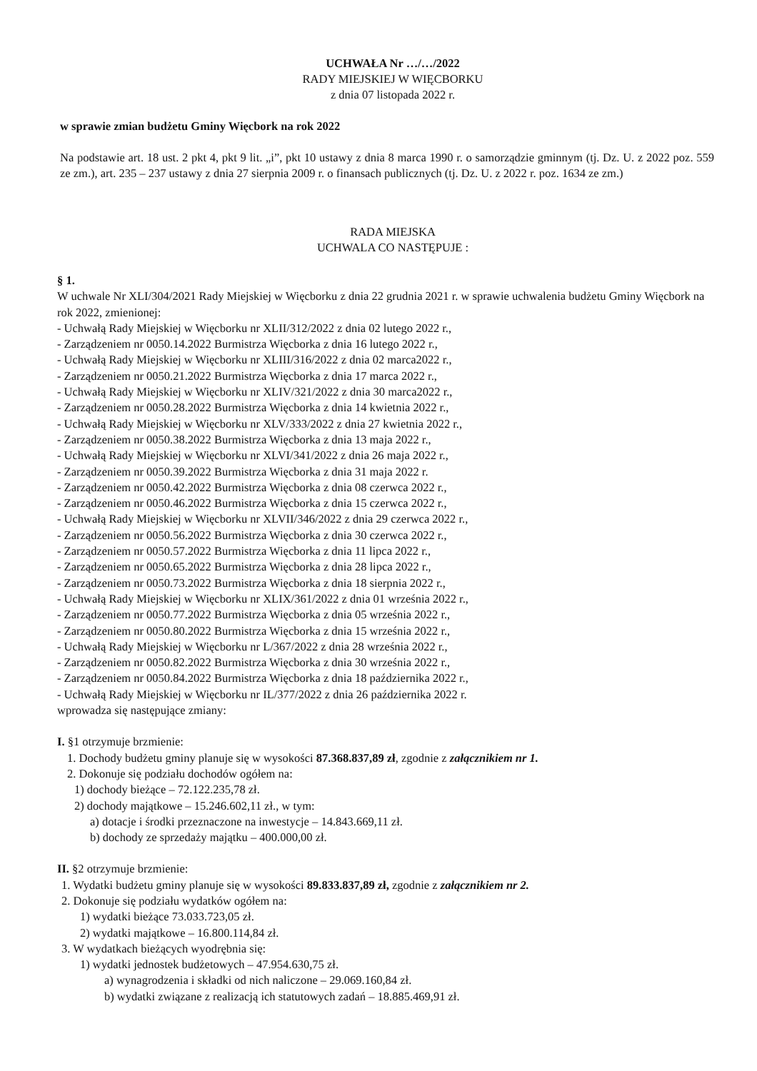UCHWAŁA Nr …/…/2022
RADY MIEJSKIEJ W WIĘCBORKU
z dnia 07 listopada 2022 r.
w sprawie zmian budżetu Gminy Więcbork na rok 2022
Na podstawie art. 18 ust. 2 pkt 4, pkt 9 lit. „i”, pkt 10 ustawy z dnia 8 marca 1990 r. o samorządzie gminnym (tj. Dz. U. z 2022 poz. 559 ze zm.), art. 235 – 237 ustawy z dnia 27 sierpnia 2009 r. o finansach publicznych (tj. Dz. U. z 2022 r. poz. 1634 ze zm.)
RADA MIEJSKA
UCHWALA CO NASTĘPUJE :
§ 1.
W uchwale Nr XLI/304/2021 Rady Miejskiej w Więcborku z dnia 22 grudnia 2021 r. w sprawie uchwalenia budżetu Gminy Więcbork na rok 2022, zmienionej:
- Uchwałą Rady Miejskiej w Więcborku nr XLII/312/2022 z dnia 02 lutego 2022 r.,
- Zarządzeniem nr 0050.14.2022 Burmistrza Więcborka z dnia 16 lutego 2022 r.,
- Uchwałą Rady Miejskiej w Więcborku nr XLIII/316/2022 z dnia 02 marca2022 r.,
- Zarządzeniem nr 0050.21.2022 Burmistrza Więcborka z dnia 17 marca 2022 r.,
- Uchwałą Rady Miejskiej w Więcborku nr XLIV/321/2022 z dnia 30 marca2022 r.,
- Zarządzeniem nr 0050.28.2022 Burmistrza Więcborka z dnia 14 kwietnia 2022 r.,
- Uchwałą Rady Miejskiej w Więcborku nr XLV/333/2022 z dnia 27 kwietnia 2022 r.,
- Zarządzeniem nr 0050.38.2022 Burmistrza Więcborka z dnia 13 maja 2022 r.,
- Uchwałą Rady Miejskiej w Więcborku nr XLVI/341/2022 z dnia 26 maja 2022 r.,
- Zarządzeniem nr 0050.39.2022 Burmistrza Więcborka z dnia 31 maja 2022 r.
- Zarządzeniem nr 0050.42.2022 Burmistrza Więcborka z dnia 08 czerwca 2022 r.,
- Zarządzeniem nr 0050.46.2022 Burmistrza Więcborka z dnia 15 czerwca 2022 r.,
- Uchwałą Rady Miejskiej w Więcborku nr XLVII/346/2022 z dnia 29 czerwca 2022 r.,
- Zarządzeniem nr 0050.56.2022 Burmistrza Więcborka z dnia 30 czerwca 2022 r.,
- Zarządzeniem nr 0050.57.2022 Burmistrza Więcborka z dnia 11 lipca 2022 r.,
- Zarządzeniem nr 0050.65.2022 Burmistrza Więcborka z dnia 28 lipca 2022 r.,
- Zarządzeniem nr 0050.73.2022 Burmistrza Więcborka z dnia 18 sierpnia 2022 r.,
- Uchwałą Rady Miejskiej w Więcborku nr XLIX/361/2022 z dnia 01 września 2022 r.,
- Zarządzeniem nr 0050.77.2022 Burmistrza Więcborka z dnia 05 września 2022 r.,
- Zarządzeniem nr 0050.80.2022 Burmistrza Więcborka z dnia 15 września 2022 r.,
- Uchwałą Rady Miejskiej w Więcborku nr L/367/2022 z dnia 28 września 2022 r.,
- Zarządzeniem nr 0050.82.2022 Burmistrza Więcborka z dnia 30 września 2022 r.,
- Zarządzeniem nr 0050.84.2022 Burmistrza Więcborka z dnia 18 października 2022 r.,
- Uchwałą Rady Miejskiej w Więcborku nr IL/377/2022 z dnia 26 października 2022 r.
wprowadza się następujące zmiany:
I. §1 otrzymuje brzmienie:
1. Dochody budżetu gminy planuje się w wysokości 87.368.837,89 zł, zgodnie z załącznikiem nr 1.
2. Dokonuje się podziału dochodów ogółem na:
1) dochody bieżące – 72.122.235,78 zł.
2) dochody majątkowe – 15.246.602,11 zł., w tym:
a) dotacje i środki przeznaczone na inwestycje – 14.843.669,11 zł.
b) dochody ze sprzedaży majątku – 400.000,00 zł.
II. §2 otrzymuje brzmienie:
1. Wydatki budżetu gminy planuje się w wysokości 89.833.837,89 zł, zgodnie z załącznikiem nr 2.
2. Dokonuje się podziału wydatków ogółem na:
1) wydatki bieżące 73.033.723,05 zł.
2) wydatki majątkowe – 16.800.114,84 zł.
3. W wydatkach bieżących wyodrębnia się:
1) wydatki jednostek budżetowych – 47.954.630,75 zł.
a) wynagrodzenia i składki od nich naliczone – 29.069.160,84 zł.
b) wydatki związane z realizacją ich statutowych zadań – 18.885.469,91 zł.